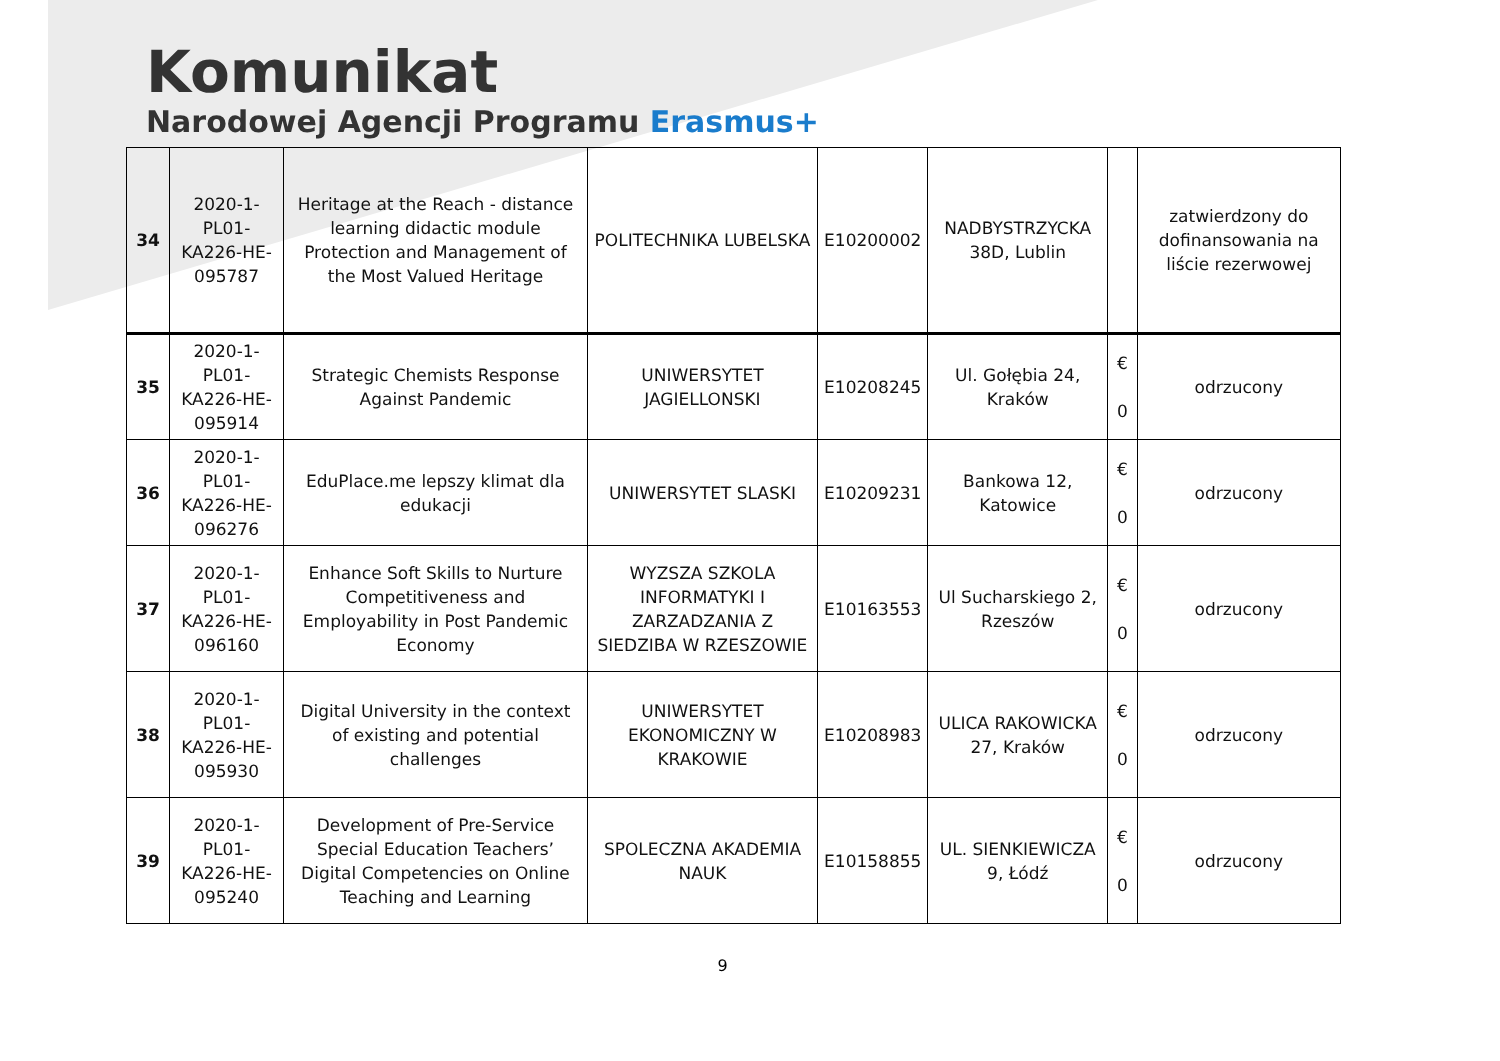Komunikat
Narodowej Agencji Programu Erasmus+
| 34 | 2020-1-PL01-KA226-HE-095787 | Heritage at the Reach - distance learning didactic module Protection and Management of the Most Valued Heritage | POLITECHNIKA LUBELSKA | E10200002 | NADBYSTRZYCKA 38D, Lublin | | zatwierdzony do dofinansowania na liście rezerwowej |
| 35 | 2020-1-PL01-KA226-HE-095914 | Strategic Chemists Response Against Pandemic | UNIWERSYTET JAGIELLONSKI | E10208245 | Ul. Gołębia 24, Kraków | € 0 | odrzucony |
| 36 | 2020-1-PL01-KA226-HE-096276 | EduPlace.me lepszy klimat dla edukacji | UNIWERSYTET SLASKI | E10209231 | Bankowa 12, Katowice | € 0 | odrzucony |
| 37 | 2020-1-PL01-KA226-HE-096160 | Enhance Soft Skills to Nurture Competitiveness and Employability in Post Pandemic Economy | WYZSZA SZKOLA INFORMATYKI I ZARZADZANIA Z SIEDZIBA W RZESZOWIE | E10163553 | Ul Sucharskiego 2, Rzeszów | € 0 | odrzucony |
| 38 | 2020-1-PL01-KA226-HE-095930 | Digital University in the context of existing and potential challenges | UNIWERSYTET EKONOMICZNY W KRAKOWIE | E10208983 | ULICA RAKOWICKA 27, Kraków | € 0 | odrzucony |
| 39 | 2020-1-PL01-KA226-HE-095240 | Development of Pre-Service Special Education Teachers’ Digital Competencies on Online Teaching and Learning | SPOLECZNA AKADEMIA NAUK | E10158855 | UL. SIENKIEWICZA 9, Łódź | € 0 | odrzucony |
9